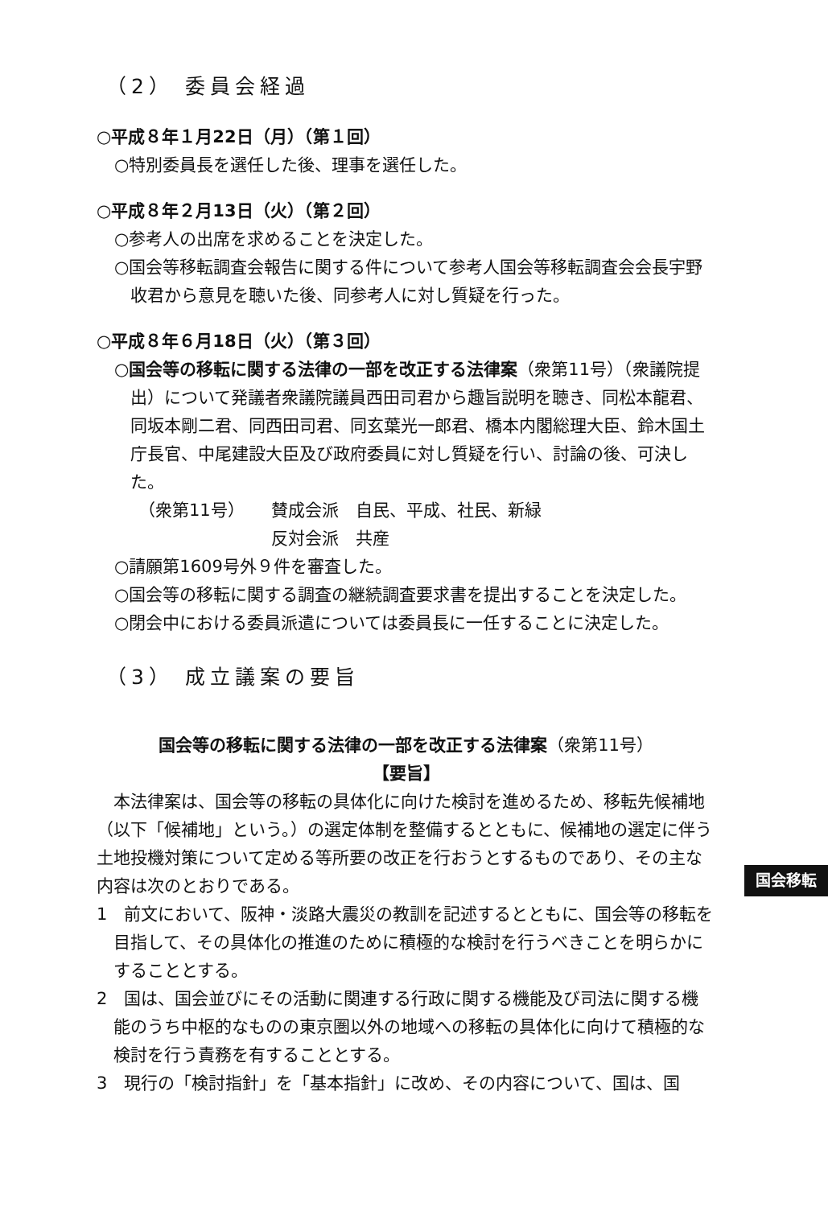（2） 委員会経過
○平成８年１月22日（月）（第１回）
○特別委員長を選任した後、理事を選任した。
○平成８年２月13日（火）（第２回）
○参考人の出席を求めることを決定した。
○国会等移転調査会報告に関する件について参考人国会等移転調査会会長宇野收君から意見を聴いた後、同参考人に対し質疑を行った。
○平成８年６月18日（火）（第３回）
○国会等の移転に関する法律の一部を改正する法律案（衆第11号）（衆議院提出）について発議者衆議院議員西田司君から趣旨説明を聴き、同松本龍君、同坂本剛二君、同西田司君、同玄葉光一郎君、橋本内閣総理大臣、鈴木国土庁長官、中尾建設大臣及び政府委員に対し質疑を行い、討論の後、可決した。
（衆第11号） 賛成会派　自民、平成、社民、新緑
反対会派　共産
○請願第1609号外９件を審査した。
○国会等の移転に関する調査の継続調査要求書を提出することを決定した。
○閉会中における委員派遣については委員長に一任することに決定した。
（3） 成立議案の要旨
国会等の移転に関する法律の一部を改正する法律案（衆第11号）
【要旨】
本法律案は、国会等の移転の具体化に向けた検討を進めるため、移転先候補地（以下「候補地」という。）の選定体制を整備するとともに、候補地の選定に伴う土地投機対策について定める等所要の改正を行おうとするものであり、その主な内容は次のとおりである。
1　前文において、阪神・淡路大震災の教訓を記述するとともに、国会等の移転を目指して、その具体化の推進のために積極的な検討を行うべきことを明らかにすることとする。
2　国は、国会並びにその活動に関連する行政に関する機能及び司法に関する機能のうち中枢的なものの東京圏以外の地域への移転の具体化に向けて積極的な検討を行う責務を有することとする。
3　現行の「検討指針」を「基本指針」に改め、その内容について、国は、国
国会移転